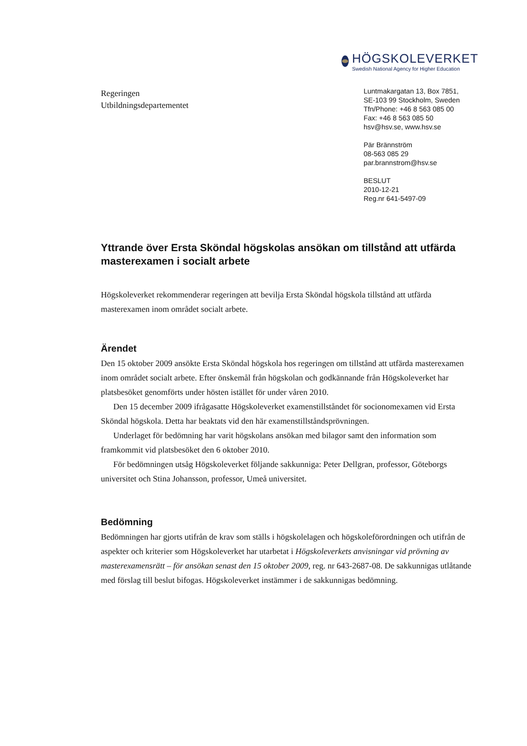HÖGSKOLEVERKET
Swedish National Agency for Higher Education
Regeringen
Utbildningsdepartementet
Luntmakargatan 13, Box 7851,
SE-103 99 Stockholm, Sweden
Tfn/Phone: +46 8 563 085 00
Fax: +46 8 563 085 50
hsv@hsv.se, www.hsv.se
Pär Brännström
08-563 085 29
par.brannstrom@hsv.se
BESLUT
2010-12-21
Reg.nr 641-5497-09
Yttrande över Ersta Sköndal högskolas ansökan om tillstånd att utfärda masterexamen i socialt arbete
Högskoleverket rekommenderar regeringen att bevilja Ersta Sköndal högskola tillstånd att utfärda masterexamen inom området socialt arbete.
Ärendet
Den 15 oktober 2009 ansökte Ersta Sköndal högskola hos regeringen om tillstånd att utfärda masterexamen inom området socialt arbete. Efter önskemål från högskolan och godkännande från Högskoleverket har platsbesöket genomförts under hösten istället för under våren 2010.
Den 15 december 2009 ifrågasatte Högskoleverket examenstillståndet för socionomexamen vid Ersta Sköndal högskola. Detta har beaktats vid den här examenstillståndsprövningen.
Underlaget för bedömning har varit högskolans ansökan med bilagor samt den information som framkommit vid platsbesöket den 6 oktober 2010.
För bedömningen utsåg Högskoleverket följande sakkunniga: Peter Dellgran, professor, Göteborgs universitet och Stina Johansson, professor, Umeå universitet.
Bedömning
Bedömningen har gjorts utifrån de krav som ställs i högskolelagen och högskoleförordningen och utifrån de aspekter och kriterier som Högskoleverket har utarbetat i Högskoleverkets anvisningar vid prövning av masterexamensrätt – för ansökan senast den 15 oktober 2009, reg. nr 643-2687-08. De sakkunnigas utlåtande med förslag till beslut bifogas. Högskoleverket instämmer i de sakkunnigas bedömning.